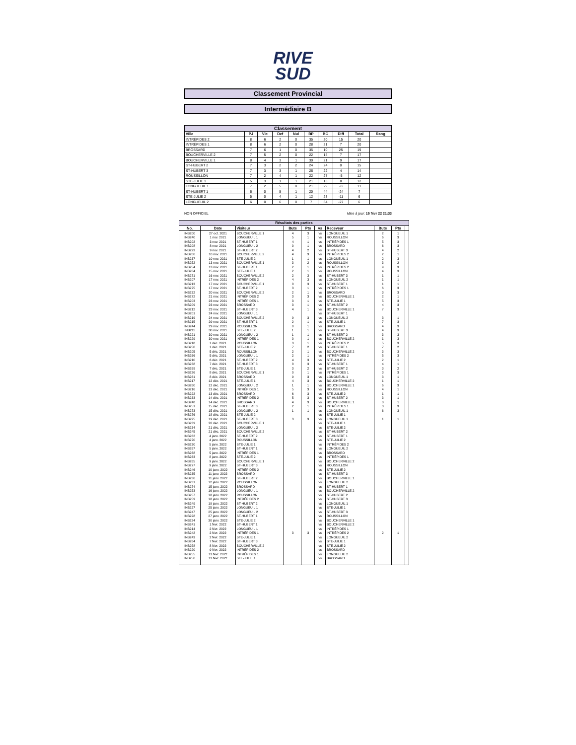RIVE
SUD
Classement Provincial
Intermédiaire B
| Classement | | | | | | | | | |
| --- | --- | --- | --- | --- | --- | --- | --- | --- | --- |
| Ville | PJ | Vic | Def | Nul | BP | BC | Diff | Total | Rang |
| INTRÉPIDES 2 | 8 | 6 | 2 | 0 | 35 | 20 | 15 | 20 | |
| INTRÉPIDES 1 | 8 | 6 | 2 | 0 | 28 | 21 | 7 | 20 | |
| BROSSARD | 7 | 6 | 1 | 0 | 35 | 10 | 25 | 19 | |
| BOUCHERVILLE 2 | 7 | 5 | 2 | 0 | 22 | 15 | 7 | 17 | |
| BOUCHERVILLE 1 | 8 | 4 | 3 | 1 | 30 | 21 | 9 | 17 | |
| ST-HUBERT 2 | 7 | 3 | 2 | 2 | 24 | 24 | 0 | 15 | |
| ST-HUBERT 3 | 7 | 3 | 3 | 1 | 26 | 22 | 4 | 14 | |
| ROUSSILLON | 7 | 2 | 4 | 1 | 22 | 27 | -5 | 12 | |
| STE-JULIE 1 | 5 | 3 | 1 | 1 | 21 | 13 | 8 | 12 | |
| LONGUEUIL 1 | 7 | 2 | 5 | 0 | 21 | 29 | -8 | 11 | |
| ST-HUBERT 1 | 6 | 0 | 5 | 1 | 20 | 44 | -24 | 7 | |
| STE-JULIE 2 | 5 | 0 | 4 | 1 | 12 | 23 | -11 | 6 | |
| LONGUEUIL 2 | 6 | 0 | 6 | 0 | 7 | 34 | -27 | 6 | |
NON OFFICIEL Mise à jour: 15 févr 22 21:33
| Résultats des parties | | | | | | | | | |
| --- | --- | --- | --- | --- | --- | --- | --- | --- | --- |
| No. | Date | Visiteur | Buts | Pts | vs | Receveur | Buts | Pts | |
| INB200 | 27 oct. 2021 | BOUCHERVILLE 1 | 4 | 3 | vs | LONGUEUIL 1 | 2 | 1 | |
| INB240 | 1 nov. 2021 | LONGUEUIL 1 | 5 | 1 | vs | ROUSSILLON | 6 | 3 | |
| INB202 | 3 nov. 2021 | ST-HUBERT 1 | 4 | 1 | vs | INTRÉPIDES 1 | 5 | 3 | |
| INB208 | 8 nov. 2021 | LONGUEUIL 2 | 0 | 1 | vs | BROSSARD | 6 | 3 | |
| INB223 | 9 nov. 2021 | ST-HUBERT 2 | 4 | 2 | vs | ST-HUBERT 3 | 4 | 2 | |
| INB206 | 10 nov. 2021 | BOUCHERVILLE 2 | 4 | 3 | vs | INTRÉPIDES 2 | 2 | 1 | |
| INB237 | 10 nov. 2021 | STE-JULIE 2 | 1 | 1 | vs | LONGUEUIL 1 | 2 | 3 | |
| INB252 | 13 nov. 2021 | BOUCHERVILLE 1 | 3 | 2 | vs | ROUSSILLON | 3 | 2 | |
| INB254 | 13 nov. 2021 | ST-HUBERT 1 | 2 | 1 | vs | INTRÉPIDES 2 | 9 | 3 | |
| INB204 | 15 nov. 2021 | STE-JULIE 1 | 2 | 1 | vs | ROUSSILLON | 4 | 3 | |
| INB271 | 16 nov. 2021 | BOUCHERVILLE 2 | 2 | 3 | vs | ST-HUBERT 3 | 1 | 1 | |
| INB207 | 17 nov. 2021 | INTRÉPIDES 2 | 4 | 3 | vs | LONGUEUIL 2 | 1 | 1 | |
| INB213 | 17 nov. 2021 | BOUCHERVILLE 1 | 8 | 3 | vs | ST-HUBERT 1 | 1 | 1 | |
| INB275 | 17 nov. 2021 | ST-HUBERT 2 | 3 | 1 | vs | INTRÉPIDES 1 | 6 | 3 | |
| INB232 | 20 nov. 2021 | BOUCHERVILLE 2 | 2 | 1 | vs | BROSSARD | 3 | 3 | |
| INB272 | 21 nov. 2021 | INTRÉPIDES 2 | 3 | 3 | vs | BOUCHERVILLE 1 | 2 | 1 | |
| INB203 | 23 nov. 2021 | INTRÉPIDES 1 | 3 | 1 | vs | STE-JULIE 1 | 5 | 3 | |
| INB209 | 23 nov. 2021 | BROSSARD | 3 | 1 | vs | ST-HUBERT 2 | 4 | 3 | |
| INB212 | 23 nov. 2021 | ST-HUBERT 3 | 4 | 1 | vs | BOUCHERVILLE 1 | 7 | 3 | |
| INB201 | 24 nov. 2021 | LONGUEUIL 1 | | | vs | ST-HUBERT 1 | | | |
| INB219 | 24 nov. 2021 | BOUCHERVILLE 2 | 9 | 3 | vs | LONGUEUIL 2 | 3 | 1 | |
| INB215 | 29 nov. 2021 | ST-HUBERT 1 | 2 | 1 | vs | STE-JULIE 1 | 7 | 3 | |
| INB244 | 29 nov. 2021 | ROUSSILLON | 0 | 1 | vs | BROSSARD | 4 | 3 | |
| INB211 | 30 nov. 2021 | STE-JULIE 2 | 1 | 1 | vs | ST-HUBERT 3 | 4 | 3 | |
| INB221 | 30 nov. 2021 | LONGUEUIL 2 | 1 | 1 | vs | ST-HUBERT 2 | 3 | 3 | |
| INB229 | 30 nov. 2021 | INTRÉPIDES 1 | 0 | 1 | vs | BOUCHERVILLE 2 | 1 | 3 | |
| INB218 | 1 déc. 2021 | ROUSSILLON | 3 | 1 | vs | INTRÉPIDES 2 | 5 | 3 | |
| INB250 | 1 déc. 2021 | STE-JULIE 2 | 7 | 2 | vs | ST-HUBERT 1 | 7 | 2 | |
| INB205 | 5 déc. 2021 | ROUSSILLON | 2 | 1 | vs | BOUCHERVILLE 2 | 3 | 3 | |
| INB266 | 5 déc. 2021 | LONGUEUIL 1 | 2 | 1 | vs | INTRÉPIDES 2 | 5 | 3 | |
| INB210 | 6 déc. 2021 | ST-HUBERT 2 | 4 | 3 | vs | STE-JULIE 2 | 2 | 1 | |
| INB238 | 7 déc. 2021 | ST-HUBERT 3 | 8 | 3 | vs | ST-HUBERT 1 | 4 | 1 | |
| INB269 | 7 déc. 2021 | STE-JULIE 1 | 3 | 2 | vs | ST-HUBERT 2 | 3 | 2 | |
| INB226 | 8 déc. 2021 | BOUCHERVILLE 1 | 0 | 1 | vs | INTRÉPIDES 1 | 3 | 3 | |
| INB261 | 8 déc. 2021 | BROSSARD | 9 | 3 | vs | LONGUEUIL 1 | 3 | 1 | |
| INB217 | 12 déc. 2021 | STE-JULIE 1 | 4 | 3 | vs | BOUCHERVILLE 2 | 1 | 1 | |
| INB260 | 12 déc. 2021 | LONGUEUIL 2 | 1 | 1 | vs | BOUCHERVILLE 1 | 6 | 3 | |
| INB216 | 13 déc. 2021 | INTRÉPIDES 1 | 5 | 3 | vs | ROUSSILLON | 4 | 1 | |
| INB222 | 13 déc. 2021 | BROSSARD | 6 | 3 | vs | STE-JULIE 2 | 1 | 1 | |
| INB233 | 14 déc. 2021 | INTRÉPIDES 2 | 5 | 3 | vs | ST-HUBERT 2 | 3 | 1 | |
| INB248 | 14 déc. 2021 | BROSSARD | 4 | 3 | vs | BOUCHERVILLE 1 | 0 | 1 | |
| INB251 | 15 déc. 2021 | ST-HUBERT 3 | 2 | 1 | vs | INTRÉPIDES 1 | 3 | 3 | |
| INB273 | 15 déc. 2021 | LONGUEUIL 2 | 1 | 1 | vs | LONGUEUIL 1 | 6 | 3 | |
| INB276 | 18 déc. 2021 | STE-JULIE 2 | | | vs | STE-JULIE 1 | | | |
| INB225 | 19 déc. 2021 | ST-HUBERT 3 | 3 | 3 | vs | LONGUEUIL 1 | 1 | 1 | |
| INB239 | 20 déc. 2021 | BOUCHERVILLE 1 | | | vs | STE-JULIE 1 | | | |
| INB234 | 21 déc. 2021 | LONGUEUIL 2 | | | vs | STE-JULIE 2 | | | |
| INB245 | 21 déc. 2021 | BOUCHERVILLE 2 | | | vs | ST-HUBERT 2 | | | |
| INB262 | 4 janv. 2022 | ST-HUBERT 2 | | | vs | ST-HUBERT 1 | | | |
| INB270 | 4 janv. 2022 | ROUSSILLON | | | vs | STE-JULIE 2 | | | |
| INB230 | 5 janv. 2022 | STE-JULIE 1 | | | vs | INTRÉPIDES 2 | | | |
| INB267 | 5 janv. 2022 | ST-HUBERT 1 | | | vs | LONGUEUIL 2 | | | |
| INB268 | 5 janv. 2022 | INTRÉPIDES 1 | | | vs | BROSSARD | | | |
| INB263 | 8 janv. 2022 | STE-JULIE 2 | | | vs | INTRÉPIDES 1 | | | |
| INB265 | 9 janv. 2022 | BOUCHERVILLE 1 | | | vs | BOUCHERVILLE 2 | | | |
| INB277 | 9 janv. 2022 | ST-HUBERT 3 | | | vs | ROUSSILLON | | | |
| INB246 | 10 janv. 2022 | INTRÉPIDES 2 | | | vs | STE-JULIE 2 | | | |
| INB235 | 11 janv. 2022 | BROSSARD | | | vs | ST-HUBERT 3 | | | |
| INB236 | 11 janv. 2022 | ST-HUBERT 2 | | | vs | BOUCHERVILLE 1 | | | |
| INB231 | 12 janv. 2022 | ROUSSILLON | | | vs | LONGUEUIL 2 | | | |
| INB274 | 15 janv. 2022 | BROSSARD | | | vs | ST-HUBERT 1 | | | |
| INB253 | 16 janv. 2022 | LONGUEUIL 1 | | | vs | BOUCHERVILLE 2 | | | |
| INB257 | 18 janv. 2022 | ROUSSILLON | | | vs | ST-HUBERT 2 | | | |
| INB259 | 18 janv. 2022 | INTRÉPIDES 2 | | | vs | ST-HUBERT 3 | | | |
| INB249 | 19 janv. 2022 | ST-HUBERT 2 | | | vs | LONGUEUIL 1 | | | |
| INB227 | 25 janv. 2022 | LONGUEUIL 1 | | | vs | STE-JULIE 1 | | | |
| INB247 | 25 janv. 2022 | LONGUEUIL 2 | | | vs | ST-HUBERT 3 | | | |
| INB228 | 27 janv. 2022 | ST-HUBERT 1 | | | vs | ROUSSILLON | | | |
| INB224 | 30 janv. 2022 | STE-JULIE 2 | | | vs | BOUCHERVILLE 1 | | | |
| INB241 | 1 févr. 2022 | ST-HUBERT 1 | | | vs | BOUCHERVILLE 2 | | | |
| INB214 | 2 févr. 2022 | LONGUEUIL 1 | | | vs | INTRÉPIDES 1 | | | |
| INB242 | 2 févr. 2022 | INTRÉPIDES 1 | 3 | 3 | vs | INTRÉPIDES 2 | 2 | 1 | |
| INB243 | 2 févr. 2022 | STE-JULIE 1 | | | vs | LONGUEUIL 2 | | | |
| INB264 | 7 févr. 2022 | ST-HUBERT 3 | | | vs | STE-JULIE 1 | | | |
| INB258 | 8 févr. 2022 | BOUCHERVILLE 2 | | | vs | STE-JULIE 2 | | | |
| INB220 | 9 févr. 2022 | INTRÉPIDES 2 | | | vs | BROSSARD | | | |
| INB255 | 13 févr. 2022 | INTRÉPIDES 1 | | | vs | LONGUEUIL 2 | | | |
| INB256 | 13 févr. 2022 | STE-JULIE 1 | | | vs | BROSSARD | | | |